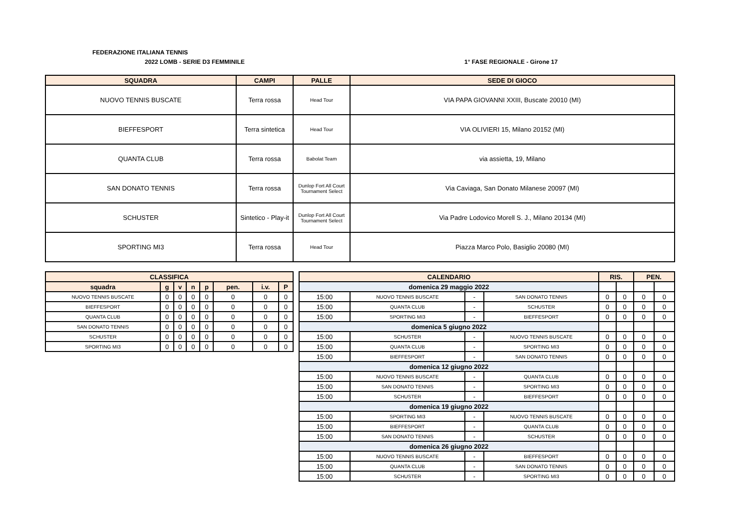FEDERAZIONE ITALIANA TENNIS
2022 LOMB - SERIE D3 FEMMINILE 1° FASE REGIONALE - Girone 17
| SQUADRA | CAMPI | PALLE | SEDE DI GIOCO |
| --- | --- | --- | --- |
| NUOVO TENNIS BUSCATE | Terra rossa | Head Tour | VIA PAPA GIOVANNI XXIII, Buscate 20010 (MI) |
| BIEFFESPORT | Terra sintetica | Head Tour | VIA OLIVIERI 15, Milano 20152 (MI) |
| QUANTA CLUB | Terra rossa | Babolat Team | via assietta, 19, Milano |
| SAN DONATO TENNIS | Terra rossa | Dunlop Fort All Court Tournament Select | Via Caviaga, San Donato Milanese 20097 (MI) |
| SCHUSTER | Sintetico - Play-it | Dunlop Fort All Court Tournament Select | Via Padre Lodovico Morell S. J., Milano 20134 (MI) |
| SPORTING MI3 | Terra rossa | Head Tour | Piazza Marco Polo, Basiglio 20080 (MI) |
| CLASSIFICA | | | | | | | |
| --- | --- | --- | --- | --- | --- | --- | --- |
| squadra | g | v | n | p | pen. | i.v. | P |
| NUOVO TENNIS BUSCATE | 0 | 0 | 0 | 0 | 0 | 0 | 0 |
| BIEFFESPORT | 0 | 0 | 0 | 0 | 0 | 0 | 0 |
| QUANTA CLUB | 0 | 0 | 0 | 0 | 0 | 0 | 0 |
| SAN DONATO TENNIS | 0 | 0 | 0 | 0 | 0 | 0 | 0 |
| SCHUSTER | 0 | 0 | 0 | 0 | 0 | 0 | 0 |
| SPORTING MI3 | 0 | 0 | 0 | 0 | 0 | 0 | 0 |
| CALENDARIO | | | | RIS. | | PEN. | |
| --- | --- | --- | --- | --- | --- | --- | --- |
| domenica 29 maggio 2022 | | | | | | | |
| 15:00 | NUOVO TENNIS BUSCATE | - | SAN DONATO TENNIS | 0 | 0 | 0 | 0 |
| 15:00 | QUANTA CLUB | - | SCHUSTER | 0 | 0 | 0 | 0 |
| 15:00 | SPORTING MI3 | - | BIEFFESPORT | 0 | 0 | 0 | 0 |
| domenica 5 giugno 2022 | | | | | | | |
| 15:00 | SCHUSTER | - | NUOVO TENNIS BUSCATE | 0 | 0 | 0 | 0 |
| 15:00 | QUANTA CLUB | - | SPORTING MI3 | 0 | 0 | 0 | 0 |
| 15:00 | BIEFFESPORT | - | SAN DONATO TENNIS | 0 | 0 | 0 | 0 |
| domenica 12 giugno 2022 | | | | | | | |
| 15:00 | NUOVO TENNIS BUSCATE | - | QUANTA CLUB | 0 | 0 | 0 | 0 |
| 15:00 | SAN DONATO TENNIS | - | SPORTING MI3 | 0 | 0 | 0 | 0 |
| 15:00 | SCHUSTER | - | BIEFFESPORT | 0 | 0 | 0 | 0 |
| domenica 19 giugno 2022 | | | | | | | |
| 15:00 | SPORTING MI3 | - | NUOVO TENNIS BUSCATE | 0 | 0 | 0 | 0 |
| 15:00 | BIEFFESPORT | - | QUANTA CLUB | 0 | 0 | 0 | 0 |
| 15:00 | SAN DONATO TENNIS | - | SCHUSTER | 0 | 0 | 0 | 0 |
| domenica 26 giugno 2022 | | | | | | | |
| 15:00 | NUOVO TENNIS BUSCATE | - | BIEFFESPORT | 0 | 0 | 0 | 0 |
| 15:00 | QUANTA CLUB | - | SAN DONATO TENNIS | 0 | 0 | 0 | 0 |
| 15:00 | SCHUSTER | - | SPORTING MI3 | 0 | 0 | 0 | 0 |